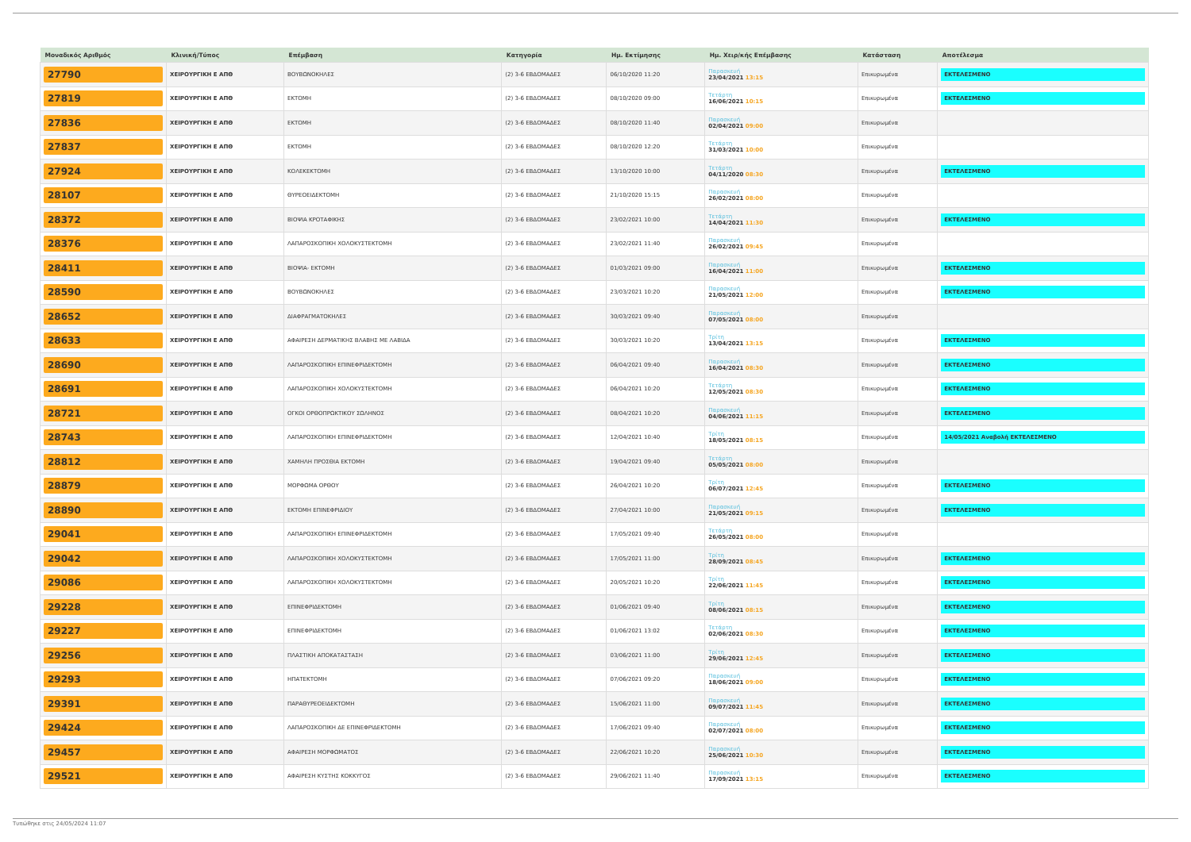| Μοναδικός Αριθμός | Κλινική/Τύπος | Επέμβαση | Κατηγορία | Ημ. Εκτίμησης | Ημ. Χειρ/κής Επέμβασης | Κατάσταση | Αποτέλεσμα |
| --- | --- | --- | --- | --- | --- | --- | --- |
| 27790 | ΧΕΙΡΟΥΡΓΙΚΗ Ε ΑΠΘ | ΒΟΥΒΩΝΟΚΗΛΕΣ | (2) 3-6 ΕΒΔΟΜΑΔΕΣ | 06/10/2020 11:20 | Παρασκευή 23/04/2021 13:15 | Επικυρωμένα | ΕΚΤΕΛΕΣΜΕΝΟ |
| 27819 | ΧΕΙΡΟΥΡΓΙΚΗ Ε ΑΠΘ | ΕΚΤΟΜΗ | (2) 3-6 ΕΒΔΟΜΑΔΕΣ | 08/10/2020 09:00 | Τετάρτη 16/06/2021 10:15 | Επικυρωμένα | ΕΚΤΕΛΕΣΜΕΝΟ |
| 27836 | ΧΕΙΡΟΥΡΓΙΚΗ Ε ΑΠΘ | ΕΚΤΟΜΗ | (2) 3-6 ΕΒΔΟΜΑΔΕΣ | 08/10/2020 11:40 | Παρασκευή 02/04/2021 09:00 | Επικυρωμένα | |
| 27837 | ΧΕΙΡΟΥΡΓΙΚΗ Ε ΑΠΘ | ΕΚΤΟΜΗ | (2) 3-6 ΕΒΔΟΜΑΔΕΣ | 08/10/2020 12:20 | Τετάρτη 31/03/2021 10:00 | Επικυρωμένα | |
| 27924 | ΧΕΙΡΟΥΡΓΙΚΗ Ε ΑΠΘ | ΚΟΛΕΚΕΚΤΟΜΗ | (2) 3-6 ΕΒΔΟΜΑΔΕΣ | 13/10/2020 10:00 | Τετάρτη 04/11/2020 08:30 | Επικυρωμένα | ΕΚΤΕΛΕΣΜΕΝΟ |
| 28107 | ΧΕΙΡΟΥΡΓΙΚΗ Ε ΑΠΘ | ΘΥΡΕΟΕΙΔΕΚΤΟΜΗ | (2) 3-6 ΕΒΔΟΜΑΔΕΣ | 21/10/2020 15:15 | Παρασκευή 26/02/2021 08:00 | Επικυρωμένα | |
| 28372 | ΧΕΙΡΟΥΡΓΙΚΗ Ε ΑΠΘ | ΒΙΟΨΙΑ ΚΡΟΤΑΦΙΚΗΣ | (2) 3-6 ΕΒΔΟΜΑΔΕΣ | 23/02/2021 10:00 | Τετάρτη 14/04/2021 11:30 | Επικυρωμένα | ΕΚΤΕΛΕΣΜΕΝΟ |
| 28376 | ΧΕΙΡΟΥΡΓΙΚΗ Ε ΑΠΘ | ΛΑΠΑΡΟΣΚΟΠΙΚΗ ΧΟΛΟΚΥΣΤΕΚΤΟΜΗ | (2) 3-6 ΕΒΔΟΜΑΔΕΣ | 23/02/2021 11:40 | Παρασκευή 26/02/2021 09:45 | Επικυρωμένα | |
| 28411 | ΧΕΙΡΟΥΡΓΙΚΗ Ε ΑΠΘ | ΒΙΟΨΙΑ- ΕΚΤΟΜΗ | (2) 3-6 ΕΒΔΟΜΑΔΕΣ | 01/03/2021 09:00 | Παρασκευή 16/04/2021 11:00 | Επικυρωμένα | ΕΚΤΕΛΕΣΜΕΝΟ |
| 28590 | ΧΕΙΡΟΥΡΓΙΚΗ Ε ΑΠΘ | ΒΟΥΒΩΝΟΚΗΛΕΣ | (2) 3-6 ΕΒΔΟΜΑΔΕΣ | 23/03/2021 10:20 | Παρασκευή 21/05/2021 12:00 | Επικυρωμένα | ΕΚΤΕΛΕΣΜΕΝΟ |
| 28652 | ΧΕΙΡΟΥΡΓΙΚΗ Ε ΑΠΘ | ΔΙΑΦΡΑΓΜΑΤΟΚΗΛΕΣ | (2) 3-6 ΕΒΔΟΜΑΔΕΣ | 30/03/2021 09:40 | Παρασκευή 07/05/2021 08:00 | Επικυρωμένα | |
| 28633 | ΧΕΙΡΟΥΡΓΙΚΗ Ε ΑΠΘ | ΑΦΑΙΡΕΣΗ ΔΕΡΜΑΤΙΚΗΣ ΒΛΑΒΗΣ ΜΕ ΛΑΒΙΔΑ | (2) 3-6 ΕΒΔΟΜΑΔΕΣ | 30/03/2021 10:20 | Τρίτη 13/04/2021 13:15 | Επικυρωμένα | ΕΚΤΕΛΕΣΜΕΝΟ |
| 28690 | ΧΕΙΡΟΥΡΓΙΚΗ Ε ΑΠΘ | ΛΑΠΑΡΟΣΚΟΠΙΚΗ ΕΠΙΝΕΦΡΙΔΕΚΤΟΜΗ | (2) 3-6 ΕΒΔΟΜΑΔΕΣ | 06/04/2021 09:40 | Παρασκευή 16/04/2021 08:30 | Επικυρωμένα | ΕΚΤΕΛΕΣΜΕΝΟ |
| 28691 | ΧΕΙΡΟΥΡΓΙΚΗ Ε ΑΠΘ | ΛΑΠΑΡΟΣΚΟΠΙΚΗ ΧΟΛΟΚΥΣΤΕΚΤΟΜΗ | (2) 3-6 ΕΒΔΟΜΑΔΕΣ | 06/04/2021 10:20 | Τετάρτη 12/05/2021 08:30 | Επικυρωμένα | ΕΚΤΕΛΕΣΜΕΝΟ |
| 28721 | ΧΕΙΡΟΥΡΓΙΚΗ Ε ΑΠΘ | ΟΓΚΟΙ ΟΡΘΟΠΡΩΚΤΙΚΟΥ ΣΩΛΗΝΟΣ | (2) 3-6 ΕΒΔΟΜΑΔΕΣ | 08/04/2021 10:20 | Παρασκευή 04/06/2021 11:15 | Επικυρωμένα | ΕΚΤΕΛΕΣΜΕΝΟ |
| 28743 | ΧΕΙΡΟΥΡΓΙΚΗ Ε ΑΠΘ | ΛΑΠΑΡΟΣΚΟΠΙΚΗ ΕΠΙΝΕΦΡΙΔΕΚΤΟΜΗ | (2) 3-6 ΕΒΔΟΜΑΔΕΣ | 12/04/2021 10:40 | Τρίτη 18/05/2021 08:15 | Επικυρωμένα | 14/05/2021 Αναβολή ΕΚΤΕΛΕΣΜΕΝΟ |
| 28812 | ΧΕΙΡΟΥΡΓΙΚΗ Ε ΑΠΘ | ΧΑΜΗΛΗ ΠΡΟΣΘΙΑ ΕΚΤΟΜΗ | (2) 3-6 ΕΒΔΟΜΑΔΕΣ | 19/04/2021 09:40 | Τετάρτη 05/05/2021 08:00 | Επικυρωμένα | |
| 28879 | ΧΕΙΡΟΥΡΓΙΚΗ Ε ΑΠΘ | ΜΟΡΦΩΜΑ ΟΡΘΟΥ | (2) 3-6 ΕΒΔΟΜΑΔΕΣ | 26/04/2021 10:20 | Τρίτη 06/07/2021 12:45 | Επικυρωμένα | ΕΚΤΕΛΕΣΜΕΝΟ |
| 28890 | ΧΕΙΡΟΥΡΓΙΚΗ Ε ΑΠΘ | ΕΚΤΟΜΗ ΕΠΙΝΕΦΡΙΔΙΟΥ | (2) 3-6 ΕΒΔΟΜΑΔΕΣ | 27/04/2021 10:00 | Παρασκευή 21/05/2021 09:15 | Επικυρωμένα | ΕΚΤΕΛΕΣΜΕΝΟ |
| 29041 | ΧΕΙΡΟΥΡΓΙΚΗ Ε ΑΠΘ | ΛΑΠΑΡΟΣΚΟΠΙΚΗ ΕΠΙΝΕΦΡΙΔΕΚΤΟΜΗ | (2) 3-6 ΕΒΔΟΜΑΔΕΣ | 17/05/2021 09:40 | Τετάρτη 26/05/2021 08:00 | Επικυρωμένα | |
| 29042 | ΧΕΙΡΟΥΡΓΙΚΗ Ε ΑΠΘ | ΛΑΠΑΡΟΣΚΟΠΙΚΗ ΧΟΛΟΚΥΣΤΕΚΤΟΜΗ | (2) 3-6 ΕΒΔΟΜΑΔΕΣ | 17/05/2021 11:00 | Τρίτη 28/09/2021 08:45 | Επικυρωμένα | ΕΚΤΕΛΕΣΜΕΝΟ |
| 29086 | ΧΕΙΡΟΥΡΓΙΚΗ Ε ΑΠΘ | ΛΑΠΑΡΟΣΚΟΠΙΚΗ ΧΟΛΟΚΥΣΤΕΚΤΟΜΗ | (2) 3-6 ΕΒΔΟΜΑΔΕΣ | 20/05/2021 10:20 | Τρίτη 22/06/2021 11:45 | Επικυρωμένα | ΕΚΤΕΛΕΣΜΕΝΟ |
| 29228 | ΧΕΙΡΟΥΡΓΙΚΗ Ε ΑΠΘ | ΕΠΙΝΕΦΡΙΔΕΚΤΟΜΗ | (2) 3-6 ΕΒΔΟΜΑΔΕΣ | 01/06/2021 09:40 | Τρίτη 08/06/2021 08:15 | Επικυρωμένα | ΕΚΤΕΛΕΣΜΕΝΟ |
| 29227 | ΧΕΙΡΟΥΡΓΙΚΗ Ε ΑΠΘ | ΕΠΙΝΕΦΡΙΔΕΚΤΟΜΗ | (2) 3-6 ΕΒΔΟΜΑΔΕΣ | 01/06/2021 13:02 | Τετάρτη 02/06/2021 08:30 | Επικυρωμένα | ΕΚΤΕΛΕΣΜΕΝΟ |
| 29256 | ΧΕΙΡΟΥΡΓΙΚΗ Ε ΑΠΘ | ΠΛΑΣΤΙΚΗ ΑΠΟΚΑΤΑΣΤΑΣΗ | (2) 3-6 ΕΒΔΟΜΑΔΕΣ | 03/06/2021 11:00 | Τρίτη 29/06/2021 12:45 | Επικυρωμένα | ΕΚΤΕΛΕΣΜΕΝΟ |
| 29293 | ΧΕΙΡΟΥΡΓΙΚΗ Ε ΑΠΘ | ΗΠΑΤΕΚΤΟΜΗ | (2) 3-6 ΕΒΔΟΜΑΔΕΣ | 07/06/2021 09:20 | Παρασκευή 18/06/2021 09:00 | Επικυρωμένα | ΕΚΤΕΛΕΣΜΕΝΟ |
| 29391 | ΧΕΙΡΟΥΡΓΙΚΗ Ε ΑΠΘ | ΠΑΡΑΘΥΡΕΟΕΙΔΕΚΤΟΜΗ | (2) 3-6 ΕΒΔΟΜΑΔΕΣ | 15/06/2021 11:00 | Παρασκευή 09/07/2021 11:45 | Επικυρωμένα | ΕΚΤΕΛΕΣΜΕΝΟ |
| 29424 | ΧΕΙΡΟΥΡΓΙΚΗ Ε ΑΠΘ | ΛΑΠΑΡΟΣΚΟΠΙΚΗ ΔΕ ΕΠΙΝΕΦΡΙΔΕΚΤΟΜΗ | (2) 3-6 ΕΒΔΟΜΑΔΕΣ | 17/06/2021 09:40 | Παρασκευή 02/07/2021 08:00 | Επικυρωμένα | ΕΚΤΕΛΕΣΜΕΝΟ |
| 29457 | ΧΕΙΡΟΥΡΓΙΚΗ Ε ΑΠΘ | ΑΦΑΙΡΕΣΗ ΜΟΡΦΩΜΑΤΟΣ | (2) 3-6 ΕΒΔΟΜΑΔΕΣ | 22/06/2021 10:20 | Παρασκευή 25/06/2021 10:30 | Επικυρωμένα | ΕΚΤΕΛΕΣΜΕΝΟ |
| 29521 | ΧΕΙΡΟΥΡΓΙΚΗ Ε ΑΠΘ | ΑΦΑΙΡΕΣΗ ΚΥΣΤΗΣ ΚΟΚΚΥΓΟΣ | (2) 3-6 ΕΒΔΟΜΑΔΕΣ | 29/06/2021 11:40 | Παρασκευή 17/09/2021 13:15 | Επικυρωμένα | ΕΚΤΕΛΕΣΜΕΝΟ |
Τυπώθηκε στις 24/05/2024 11:07